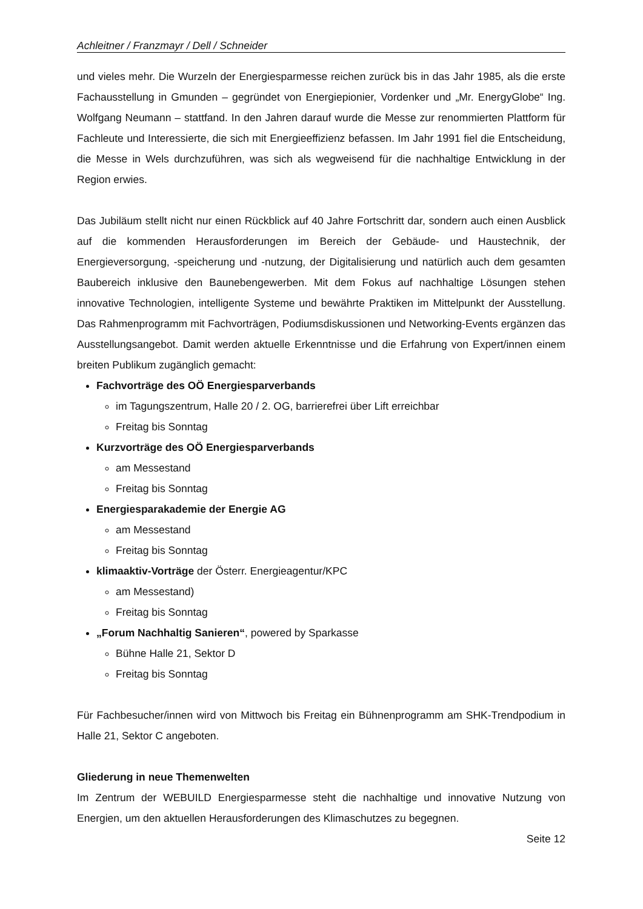Achleitner / Franzmayr / Dell / Schneider
und vieles mehr. Die Wurzeln der Energiesparmesse reichen zurück bis in das Jahr 1985, als die erste Fachausstellung in Gmunden – gegründet von Energiepionier, Vordenker und „Mr. EnergyGlobe“ Ing. Wolfgang Neumann – stattfand. In den Jahren darauf wurde die Messe zur renommierten Plattform für Fachleute und Interessierte, die sich mit Energieeffizienz befassen. Im Jahr 1991 fiel die Entscheidung, die Messe in Wels durchzuführen, was sich als wegweisend für die nachhaltige Entwicklung in der Region erwies.
Das Jubiläum stellt nicht nur einen Rückblick auf 40 Jahre Fortschritt dar, sondern auch einen Ausblick auf die kommenden Herausforderungen im Bereich der Gebäude- und Haustechnik, der Energieversorgung, -speicherung und -nutzung, der Digitalisierung und natürlich auch dem gesamten Baubereich inklusive den Baunebengewerben. Mit dem Fokus auf nachhaltige Lösungen stehen innovative Technologien, intelligente Systeme und bewährte Praktiken im Mittelpunkt der Ausstellung. Das Rahmenprogramm mit Fachvorträgen, Podiumsdiskussionen und Networking-Events ergänzen das Ausstellungsangebot. Damit werden aktuelle Erkenntnisse und die Erfahrung von Expert/innen einem breiten Publikum zugänglich gemacht:
Fachvorträge des OÖ Energiesparverbands
im Tagungszentrum, Halle 20 / 2. OG, barrierefrei über Lift erreichbar
Freitag bis Sonntag
Kurzvorträge des OÖ Energiesparverbands
am Messestand
Freitag bis Sonntag
Energiesparakademie der Energie AG
am Messestand
Freitag bis Sonntag
klimaaktiv-Vorträge der Österr. Energieagentur/KPC
am Messestand)
Freitag bis Sonntag
„Forum Nachhaltig Sanieren“, powered by Sparkasse
Bühne Halle 21, Sektor D
Freitag bis Sonntag
Für Fachbesucher/innen wird von Mittwoch bis Freitag ein Bühnenprogramm am SHK-Trendpodium in Halle 21, Sektor C angeboten.
Gliederung in neue Themenwelten
Im Zentrum der WEBUILD Energiesparmesse steht die nachhaltige und innovative Nutzung von Energien, um den aktuellen Herausforderungen des Klimaschutzes zu begegnen.
Seite 12